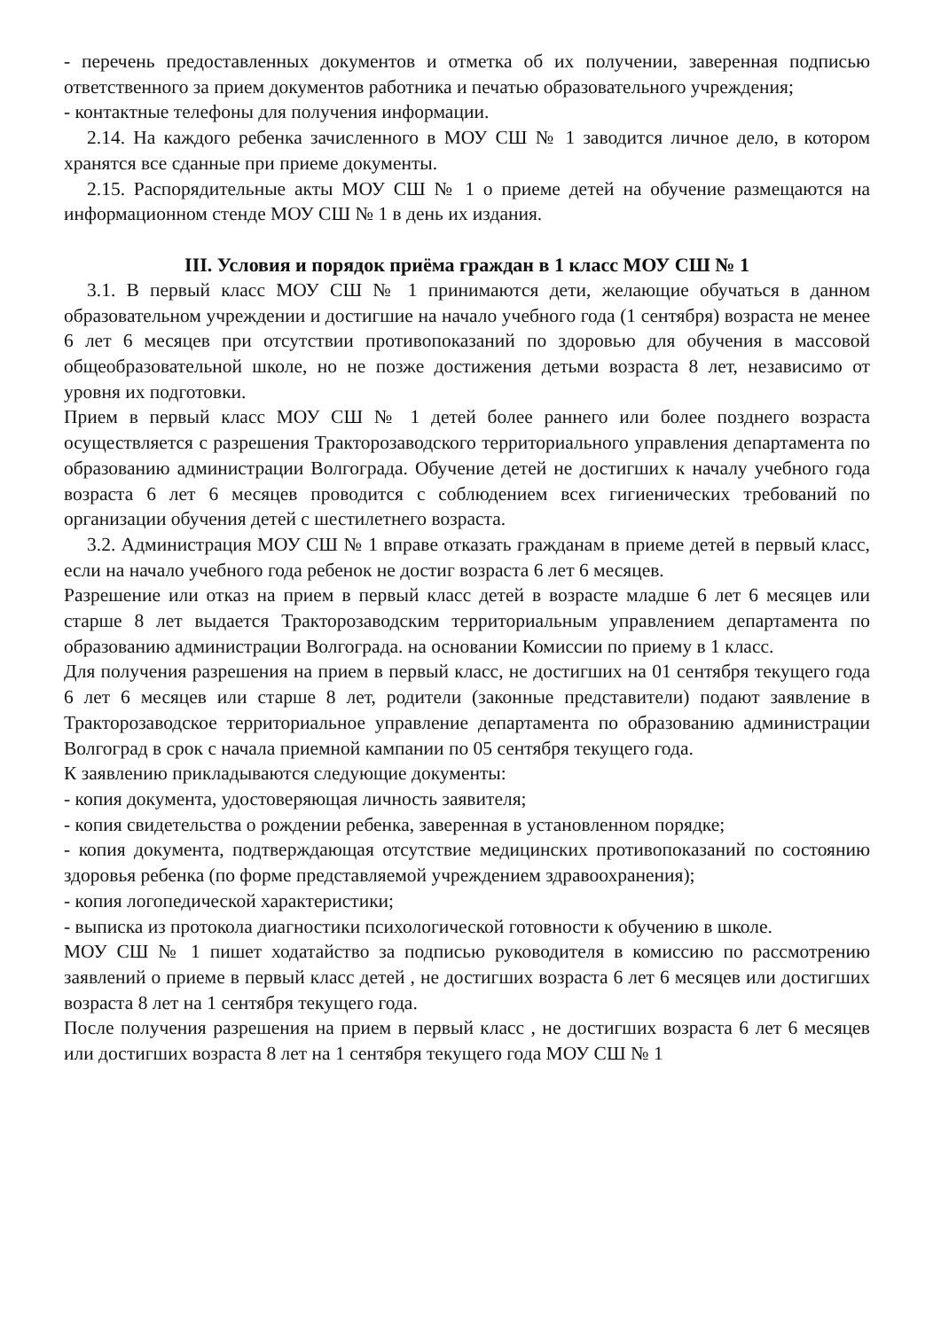- перечень предоставленных документов и отметка об их получении, заверенная подписью ответственного за прием документов работника и печатью образовательного учреждения;
- контактные телефоны для получения информации.
2.14. На каждого ребенка зачисленного в МОУ СШ № 1 заводится личное дело, в котором хранятся все сданные при приеме документы.
2.15. Распорядительные акты МОУ СШ № 1 о приеме детей на обучение размещаются на информационном стенде МОУ СШ № 1 в день их издания.
III. Условия и порядок приёма граждан в 1 класс МОУ СШ № 1
3.1. В первый класс МОУ СШ № 1 принимаются дети, желающие обучаться в данном образовательном учреждении и достигшие на начало учебного года (1 сентября) возраста не менее 6 лет 6 месяцев при отсутствии противопоказаний по здоровью для обучения в массовой общеобразовательной школе, но не позже достижения детьми возраста 8 лет, независимо от уровня их подготовки.
Прием в первый класс МОУ СШ № 1 детей более раннего или более позднего возраста осуществляется с разрешения Тракторозаводского территориального управления департамента по образованию администрации Волгограда. Обучение детей не достигших к началу учебного года возраста 6 лет 6 месяцев проводится с соблюдением всех гигиенических требований по организации обучения детей с шестилетнего возраста.
3.2. Администрация МОУ СШ № 1 вправе отказать гражданам в приеме детей в первый класс, если на начало учебного года ребенок не достиг возраста 6 лет 6 месяцев.
Разрешение или отказ на прием в первый класс детей в возрасте младше 6 лет 6 месяцев или старше 8 лет выдается Тракторозаводским территориальным управлением департамента по образованию администрации Волгограда. на основании Комиссии по приему в 1 класс.
Для получения разрешения на прием в первый класс, не достигших на 01 сентября текущего года 6 лет 6 месяцев или старше 8 лет, родители (законные представители) подают заявление в Тракторозаводское территориальное управление департамента по образованию администрации Волгоград в срок с начала приемной кампании по 05 сентября текущего года.
К заявлению прикладываются следующие документы:
- копия документа, удостоверяющая личность заявителя;
- копия свидетельства о рождении ребенка, заверенная в установленном порядке;
- копия документа, подтверждающая отсутствие медицинских противопоказаний по состоянию здоровья ребенка (по форме представляемой учреждением здравоохранения);
- копия логопедической характеристики;
- выписка из протокола диагностики психологической готовности к обучению в школе.
МОУ СШ № 1 пишет ходатайство за подписью руководителя в комиссию по рассмотрению заявлений о приеме в первый класс детей , не достигших возраста 6 лет 6 месяцев или достигших возраста 8 лет на 1 сентября текущего года.
После получения разрешения на прием в первый класс , не достигших возраста 6 лет 6 месяцев или достигших возраста 8 лет на 1 сентября текущего года МОУ СШ № 1